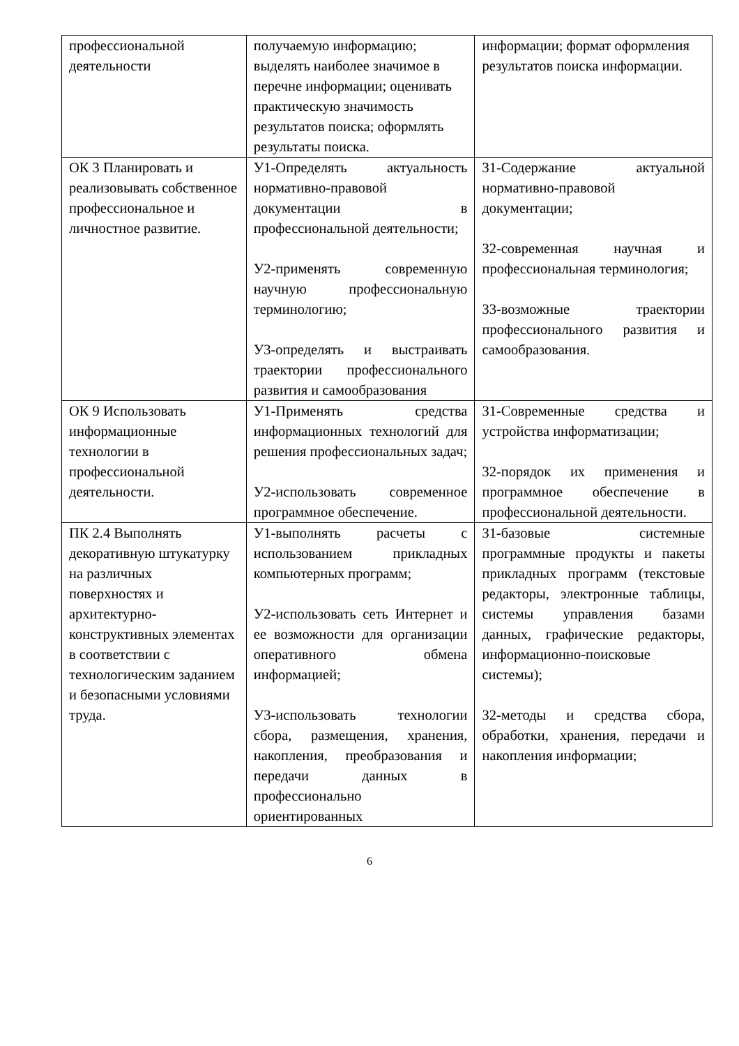| профессиональной деятельности | получаемую информацию; выделять наиболее значимое в перечне информации; оценивать практическую значимость результатов поиска; оформлять результаты поиска. | информации; формат оформления результатов поиска информации. |
| ОК 3 Планировать и реализовывать собственное профессиональное и личностное развитие. | У1-Определять актуальность нормативно-правовой документации в профессиональной деятельности; У2-применять современную научную профессиональную терминологию; У3-определять и выстраивать траектории профессионального развития и самообразования | З1-Содержание актуальной нормативно-правовой документации; З2-современная научная и профессиональная терминология; З3-возможные траектории профессионального развития и самообразования. |
| ОК 9 Использовать информационные технологии в профессиональной деятельности. | У1-Применять средства информационных технологий для решения профессиональных задач; У2-использовать современное программное обеспечение. | З1-Современные средства и устройства информатизации; З2-порядок их применения и программное обеспечение в профессиональной деятельности. |
| ПК 2.4 Выполнять декоративную штукатурку на различных поверхностях и архитектурно-конструктивных элементах в соответствии с технологическим заданием и безопасными условиями труда. | У1-выполнять расчеты с использованием прикладных компьютерных программ; У2-использовать сеть Интернет и ее возможности для организации оперативного обмена информацией; У3-использовать технологии сбора, размещения, хранения, накопления, преобразования и передачи данных в профессионально ориентированных | З1-базовые системные программные продукты и пакеты прикладных программ (текстовые редакторы, электронные таблицы, системы управления базами данных, графические редакторы, информационно-поисковые системы); З2-методы и средства сбора, обработки, хранения, передачи и накопления информации; |
6